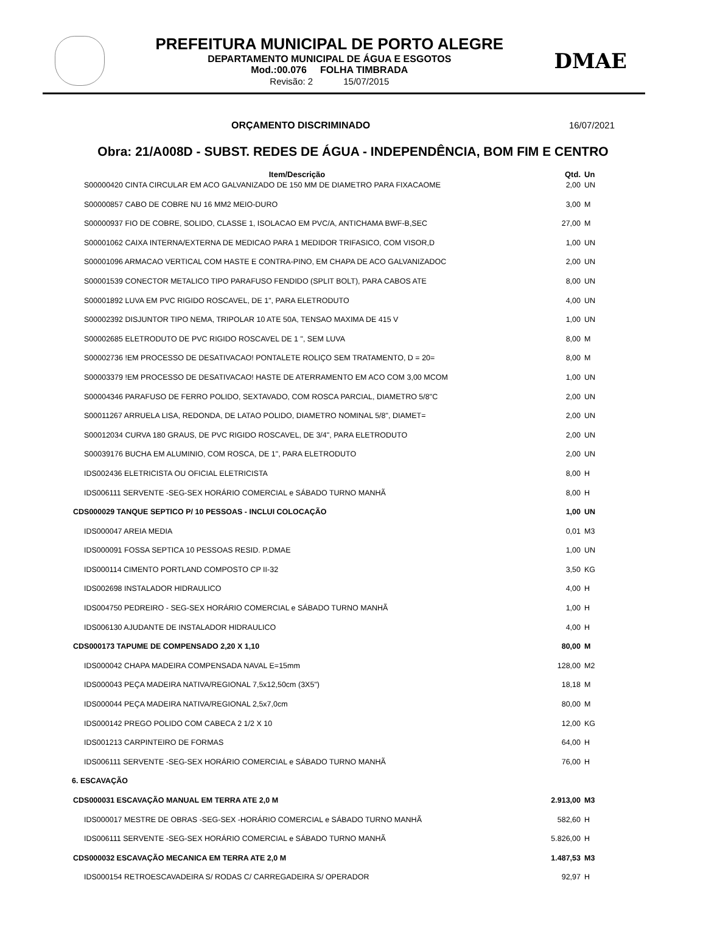PREFEITURA MUNICIPAL DE PORTO ALEGRE
DEPARTAMENTO MUNICIPAL DE ÁGUA E ESGOTOS
Mod.:00.076 FOLHA TIMBRADA
Revisão: 2 15/07/2015
DMAE
ORÇAMENTO DISCRIMINADO 16/07/2021
Obra: 21/A008D - SUBST. REDES DE ÁGUA - INDEPENDÊNCIA, BOM FIM E CENTRO
| Item/Descrição | Qtd. | Un |
| --- | --- | --- |
| S00000420 CINTA CIRCULAR EM ACO GALVANIZADO DE 150 MM DE DIAMETRO PARA FIXACAOME | 2,00 | UN |
| S00000857 CABO DE COBRE NU 16 MM2 MEIO-DURO | 3,00 | M |
| S00000937 FIO DE COBRE, SOLIDO, CLASSE 1, ISOLACAO EM PVC/A, ANTICHAMA BWF-B,SEC | 27,00 | M |
| S00001062 CAIXA INTERNA/EXTERNA DE MEDICAO PARA 1 MEDIDOR TRIFASICO, COM VISOR,D | 1,00 | UN |
| S00001096 ARMACAO VERTICAL COM HASTE E CONTRA-PINO, EM CHAPA DE ACO GALVANIZADOC | 2,00 | UN |
| S00001539 CONECTOR METALICO TIPO PARAFUSO FENDIDO (SPLIT BOLT), PARA CABOS ATE | 8,00 | UN |
| S00001892 LUVA EM PVC RIGIDO ROSCAVEL, DE 1", PARA ELETRODUTO | 4,00 | UN |
| S00002392 DISJUNTOR TIPO NEMA, TRIPOLAR 10 ATE 50A, TENSAO MAXIMA DE 415 V | 1,00 | UN |
| S00002685 ELETRODUTO DE PVC RIGIDO ROSCAVEL DE 1 ", SEM LUVA | 8,00 | M |
| S00002736 !EM PROCESSO DE DESATIVACAO! PONTALETE ROLIÇO SEM TRATAMENTO, D = 20= | 8,00 | M |
| S00003379 !EM PROCESSO DE DESATIVACAO! HASTE DE ATERRAMENTO EM ACO COM 3,00 MCOM | 1,00 | UN |
| S00004346 PARAFUSO DE FERRO POLIDO, SEXTAVADO, COM ROSCA PARCIAL, DIAMETRO 5/8"C | 2,00 | UN |
| S00011267 ARRUELA LISA, REDONDA, DE LATAO POLIDO, DIAMETRO NOMINAL 5/8", DIAMET= | 2,00 | UN |
| S00012034 CURVA 180 GRAUS, DE PVC RIGIDO ROSCAVEL, DE 3/4", PARA ELETRODUTO | 2,00 | UN |
| S00039176 BUCHA EM ALUMINIO, COM ROSCA, DE 1", PARA ELETRODUTO | 2,00 | UN |
| IDS002436 ELETRICISTA OU OFICIAL ELETRICISTA | 8,00 | H |
| IDS006111 SERVENTE -SEG-SEX HORÁRIO COMERCIAL e SÁBADO TURNO MANHÃ | 8,00 | H |
| CDS000029 TANQUE SEPTICO P/ 10 PESSOAS - INCLUI COLOCAÇÃO | 1,00 | UN |
| IDS000047 AREIA MEDIA | 0,01 | M3 |
| IDS000091 FOSSA SEPTICA 10 PESSOAS RESID. P.DMAE | 1,00 | UN |
| IDS000114 CIMENTO PORTLAND COMPOSTO CP II-32 | 3,50 | KG |
| IDS002698 INSTALADOR HIDRAULICO | 4,00 | H |
| IDS004750 PEDREIRO - SEG-SEX HORÁRIO COMERCIAL e SÁBADO TURNO MANHÃ | 1,00 | H |
| IDS006130 AJUDANTE DE INSTALADOR HIDRAULICO | 4,00 | H |
| CDS000173 TAPUME DE COMPENSADO 2,20 X 1,10 | 80,00 | M |
| IDS000042 CHAPA MADEIRA COMPENSADA NAVAL E=15mm | 128,00 | M2 |
| IDS000043 PEÇA MADEIRA NATIVA/REGIONAL 7,5x12,50cm (3X5") | 18,18 | M |
| IDS000044 PEÇA MADEIRA NATIVA/REGIONAL 2,5x7,0cm | 80,00 | M |
| IDS000142 PREGO POLIDO COM CABECA 2 1/2 X 10 | 12,00 | KG |
| IDS001213 CARPINTEIRO DE FORMAS | 64,00 | H |
| IDS006111 SERVENTE -SEG-SEX HORÁRIO COMERCIAL e SÁBADO TURNO MANHÃ | 76,00 | H |
| 6. ESCAVAÇÃO | | |
| CDS000031 ESCAVAÇÃO MANUAL EM TERRA ATE 2,0 M | 2.913,00 | M3 |
| IDS000017 MESTRE DE OBRAS -SEG-SEX -HORÁRIO COMERCIAL e SÁBADO TURNO MANHÃ | 582,60 | H |
| IDS006111 SERVENTE -SEG-SEX HORÁRIO COMERCIAL e SÁBADO TURNO MANHÃ | 5.826,00 | H |
| CDS000032 ESCAVAÇÃO MECANICA EM TERRA ATE 2,0 M | 1.487,53 | M3 |
| IDS000154 RETROESCAVADEIRA S/ RODAS C/ CARREGADEIRA S/ OPERADOR | 92,97 | H |